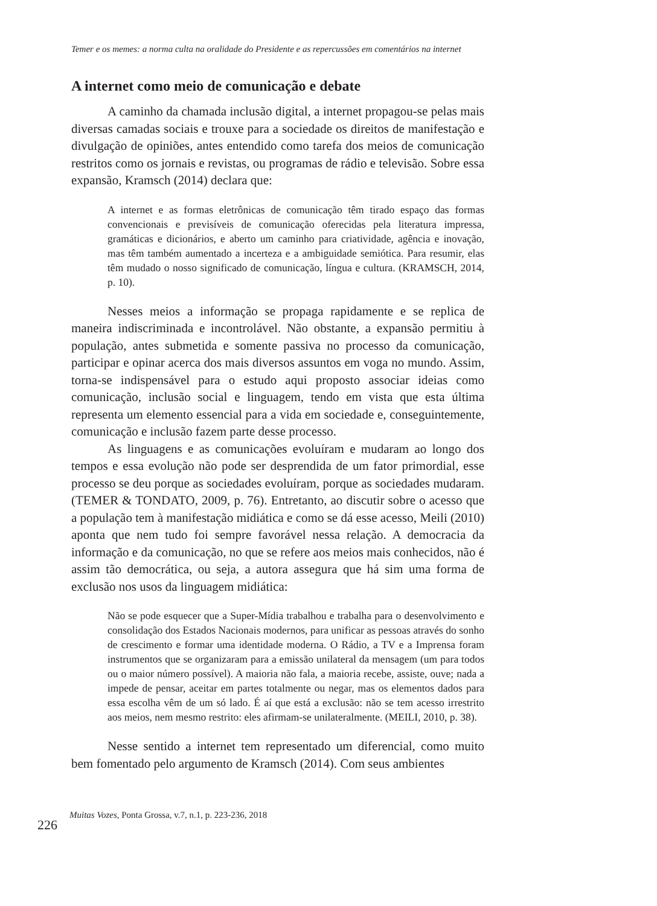Temer e os memes: a norma culta na oralidade do Presidente e as repercussões em comentários na internet
A internet como meio de comunicação e debate
A caminho da chamada inclusão digital, a internet propagou-se pelas mais diversas camadas sociais e trouxe para a sociedade os direitos de manifestação e divulgação de opiniões, antes entendido como tarefa dos meios de comunicação restritos como os jornais e revistas, ou programas de rádio e televisão. Sobre essa expansão, Kramsch (2014) declara que:
A internet e as formas eletrônicas de comunicação têm tirado espaço das formas convencionais e previsíveis de comunicação oferecidas pela literatura impressa, gramáticas e dicionários, e aberto um caminho para criatividade, agência e inovação, mas têm também aumentado a incerteza e a ambiguidade semiótica. Para resumir, elas têm mudado o nosso significado de comunicação, língua e cultura. (KRAMSCH, 2014, p. 10).
Nesses meios a informação se propaga rapidamente e se replica de maneira indiscriminada e incontrolável. Não obstante, a expansão permitiu à população, antes submetida e somente passiva no processo da comunicação, participar e opinar acerca dos mais diversos assuntos em voga no mundo. Assim, torna-se indispensável para o estudo aqui proposto associar ideias como comunicação, inclusão social e linguagem, tendo em vista que esta última representa um elemento essencial para a vida em sociedade e, conseguintemente, comunicação e inclusão fazem parte desse processo.
As linguagens e as comunicações evoluíram e mudaram ao longo dos tempos e essa evolução não pode ser desprendida de um fator primordial, esse processo se deu porque as sociedades evoluíram, porque as sociedades mudaram. (TEMER & TONDATO, 2009, p. 76). Entretanto, ao discutir sobre o acesso que a população tem à manifestação midiática e como se dá esse acesso, Meili (2010) aponta que nem tudo foi sempre favorável nessa relação. A democracia da informação e da comunicação, no que se refere aos meios mais conhecidos, não é assim tão democrática, ou seja, a autora assegura que há sim uma forma de exclusão nos usos da linguagem midiática:
Não se pode esquecer que a Super-Mídia trabalhou e trabalha para o desenvolvimento e consolidação dos Estados Nacionais modernos, para unificar as pessoas através do sonho de crescimento e formar uma identidade moderna. O Rádio, a TV e a Imprensa foram instrumentos que se organizaram para a emissão unilateral da mensagem (um para todos ou o maior número possível). A maioria não fala, a maioria recebe, assiste, ouve; nada a impede de pensar, aceitar em partes totalmente ou negar, mas os elementos dados para essa escolha vêm de um só lado. É aí que está a exclusão: não se tem acesso irrestrito aos meios, nem mesmo restrito: eles afirmam-se unilateralmente. (MEILI, 2010, p. 38).
Nesse sentido a internet tem representado um diferencial, como muito bem fomentado pelo argumento de Kramsch (2014). Com seus ambientes
226 Muitas Vozes, Ponta Grossa, v.7, n.1, p. 223-236, 2018